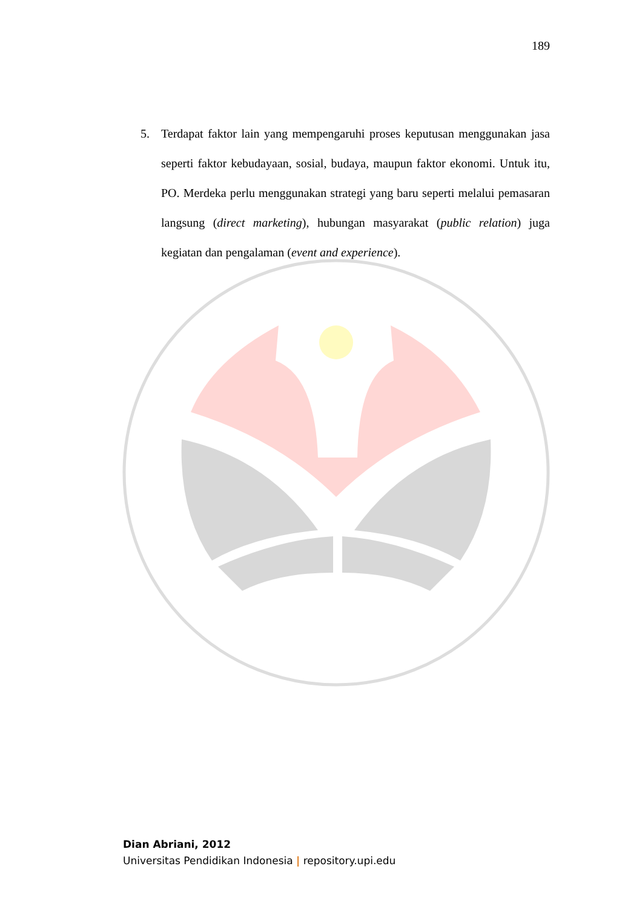189
5. Terdapat faktor lain yang mempengaruhi proses keputusan menggunakan jasa seperti faktor kebudayaan, sosial, budaya, maupun faktor ekonomi. Untuk itu, PO. Merdeka perlu menggunakan strategi yang baru seperti melalui pemasaran langsung (direct marketing), hubungan masyarakat (public relation) juga kegiatan dan pengalaman (event and experience).
Dian Abriani, 2012
Universitas Pendidikan Indonesia | repository.upi.edu